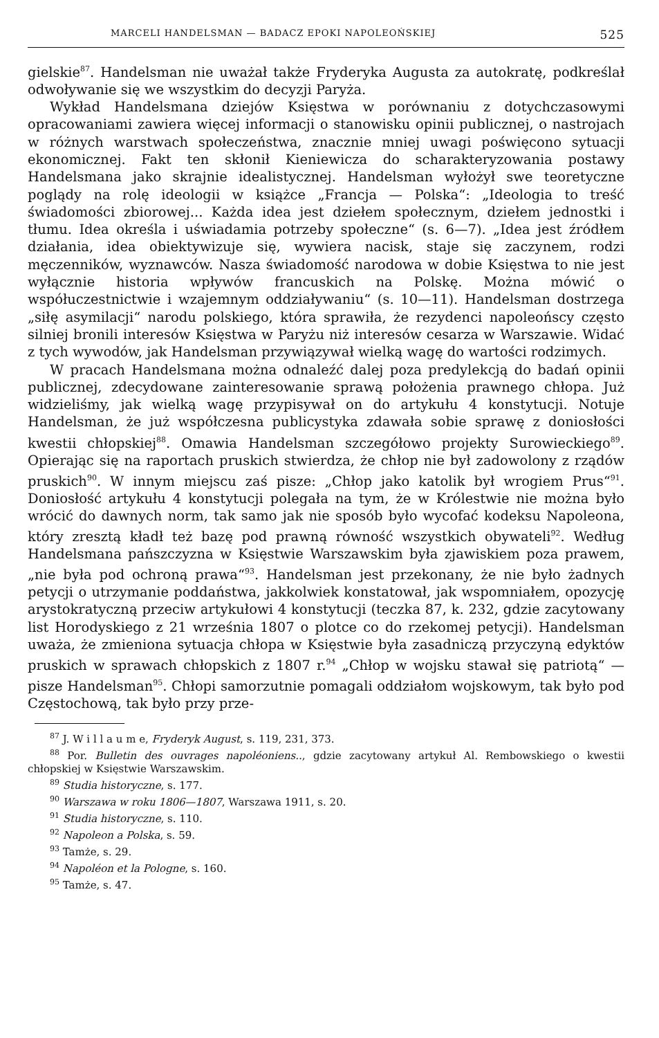MARCELI HANDELSMAN — BADACZ EPOKI NAPOLEOŃSKIEJ 525
gielskie<sup>87</sup>. Handelsman nie uważał także Fryderyka Augusta za autokratę, podkreślał odwoływanie się we wszystkim do decyzji Paryża.
Wykład Handelsmana dziejów Księstwa w porównaniu z dotychczasowymi opracowaniami zawiera więcej informacji o stanowisku opinii publicznej, o nastrojach w różnych warstwach społeczeństwa, znacznie mniej uwagi poświęcono sytuacji ekonomicznej. Fakt ten skłonił Kieniewicza do scharakteryzowania postawy Handelsmana jako skrajnie idealistycznej. Handelsman wyłożył swe teoretyczne poglądy na rolę ideologii w książce „Francja — Polska“: „Ideologia to treść świadomości zbiorowej... Każda idea jest dziełem społecznym, dziełem jednostki i tłumu. Idea określa i uświadamia potrzeby społeczne“ (s. 6—7). „Idea jest źródłem działania, idea obiektywizuje się, wywiera nacisk, staje się zaczynem, rodzi męczenników, wyznawców. Nasza świadomość narodowa w dobie Księstwa to nie jest wyłącznie historia wpływów francuskich na Polskę. Można mówić o współuczestnictwie i wzajemnym oddziaływaniu“ (s. 10—11). Handelsman dostrzega „siłę asymilacji“ narodu polskiego, która sprawiła, że rezydenci napoleońscy często silniej bronili interesów Księstwa w Paryżu niż interesów cesarza w Warszawie. Widać z tych wywodów, jak Handelsman przywiązywał wielką wagę do wartości rodzimych.
W pracach Handelsmana można odnaleźć dalej poza predylekcją do badań opinii publicznej, zdecydowane zainteresowanie sprawą położenia prawnego chłopa. Już widzieliśmy, jak wielką wagę przypisywał on do artykułu 4 konstytucji. Notuje Handelsman, że już współczesna publicystyka zdawała sobie sprawę z doniosłości kwestii chłopskiej<sup>88</sup>. Omawia Handelsman szczegółowo projekty Surowieckiego<sup>89</sup>. Opierając się na raportach pruskich stwierdza, że chłop nie był zadowolony z rządów pruskich<sup>90</sup>. W innym miejscu zaś pisze: „Chłop jako katolik był wrogiem Prus“<sup>91</sup>. Doniosłość artykułu 4 konstytucji polegała na tym, że w Królestwie nie można było wrócić do dawnych norm, tak samo jak nie sposób było wycofać kodeksu Napoleona, który zresztą kładł też bazę pod prawną równość wszystkich obywateli<sup>92</sup>. Według Handelsmana pańszczyzna w Księstwie Warszawskim była zjawiskiem poza prawem, „nie była pod ochroną prawa“<sup>93</sup>. Handelsman jest przekonany, że nie było żadnych petycji o utrzymanie poddaństwa, jakkolwiek konstatował, jak wspomniałem, opozycję arystokratyczną przeciw artykułowi 4 konstytucji (teczka 87, k. 232, gdzie zacytowany list Horodyskiego z 21 września 1807 o plotce co do rzekomej petycji). Handelsman uważa, że zmieniona sytuacja chłopa w Księstwie była zasadniczą przyczyną edyktów pruskich w sprawach chłopskich z 1807 r.<sup>94</sup> „Chłop w wojsku stawał się patriotą“ — pisze Handelsman<sup>95</sup>. Chłopi samorzutnie pomagali oddziałom wojskowym, tak było pod Częstochową, tak było przy prze-
<sup>87</sup> J. W i l l a u m e, Fryderyk August, s. 119, 231, 373.
<sup>88</sup> Por. Bulletin des ouvrages napoléoniens.., gdzie zacytowany artykuł Al. Rembowskiego o kwestii chłopskiej w Księstwie Warszawskim.
<sup>89</sup> Studia historyczne, s. 177.
<sup>90</sup> Warszawa w roku 1806—1807, Warszawa 1911, s. 20.
<sup>91</sup> Studia historyczne, s. 110.
<sup>92</sup> Napoleon a Polska, s. 59.
<sup>93</sup> Tamże, s. 29.
<sup>94</sup> Napoléon et la Pologne, s. 160.
<sup>95</sup> Tamże, s. 47.